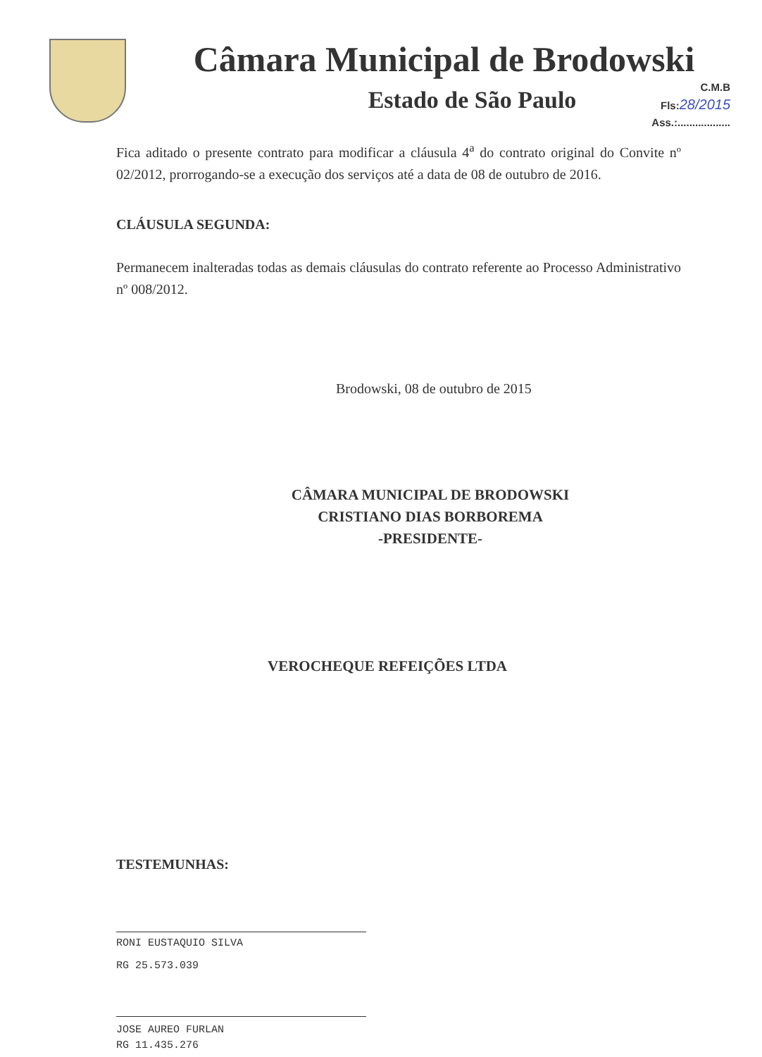Câmara Municipal de Brodowski
Estado de São Paulo
C.M.B
Fls:28/2015
Ass.:..................
Fica aditado o presente contrato para modificar a cláusula 4<sup>a</sup> do contrato original do Convite nº 02/2012, prorrogando-se a execução dos serviços até a data de 08 de outubro de 2016.
CLÁUSULA SEGUNDA:
Permanecem inalteradas todas as demais cláusulas do contrato referente ao Processo Administrativo nº 008/2012.
Brodowski, 08 de outubro de 2015
CÂMARA MUNICIPAL DE BRODOWSKI
CRISTIANO DIAS BORBOREMA
-PRESIDENTE-
VEROCHEQUE REFEIÇÕES LTDA
TESTEMUNHAS:
RONI EUSTAQUIO SILVA
RG 25.573.039
JOSE AUREO FURLAN
RG 11.435.276